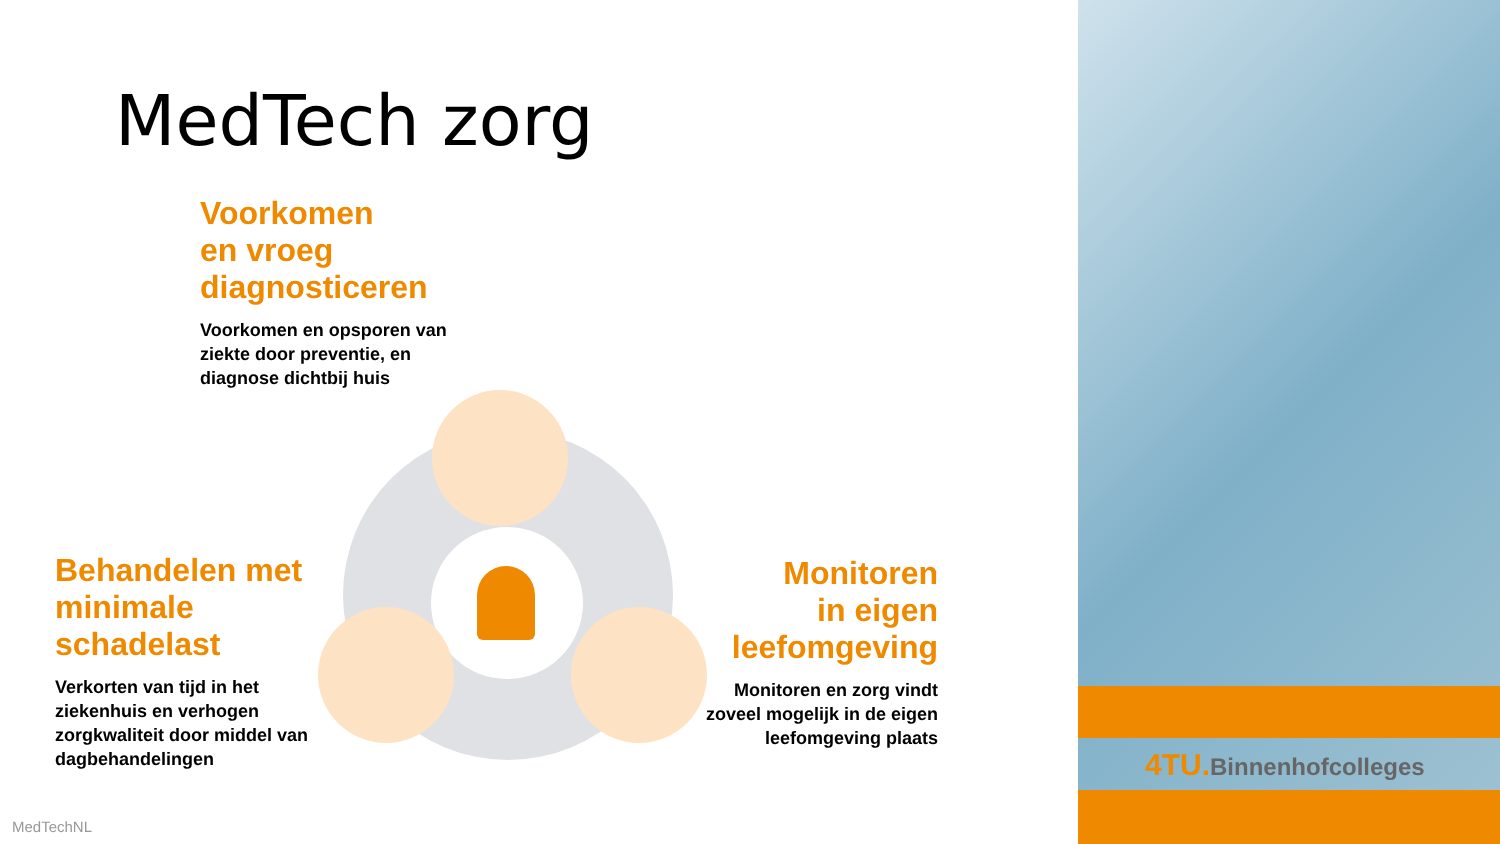MedTech zorg
Voorkomen
en vroeg
diagnosticeren
Voorkomen en opsporen van
ziekte door preventie, en
diagnose dichtbij huis
Behandelen met
minimale
schadelast
Verkorten van tijd in het
ziekenhuis en verhogen
zorgkwaliteit door middel van
dagbehandelingen
Monitoren
in eigen
leefomgeving
Monitoren en zorg vindt
zoveel mogelijk in de eigen
leefomgeving plaats
4TU.Binnenhofcolleges
MedTechNL